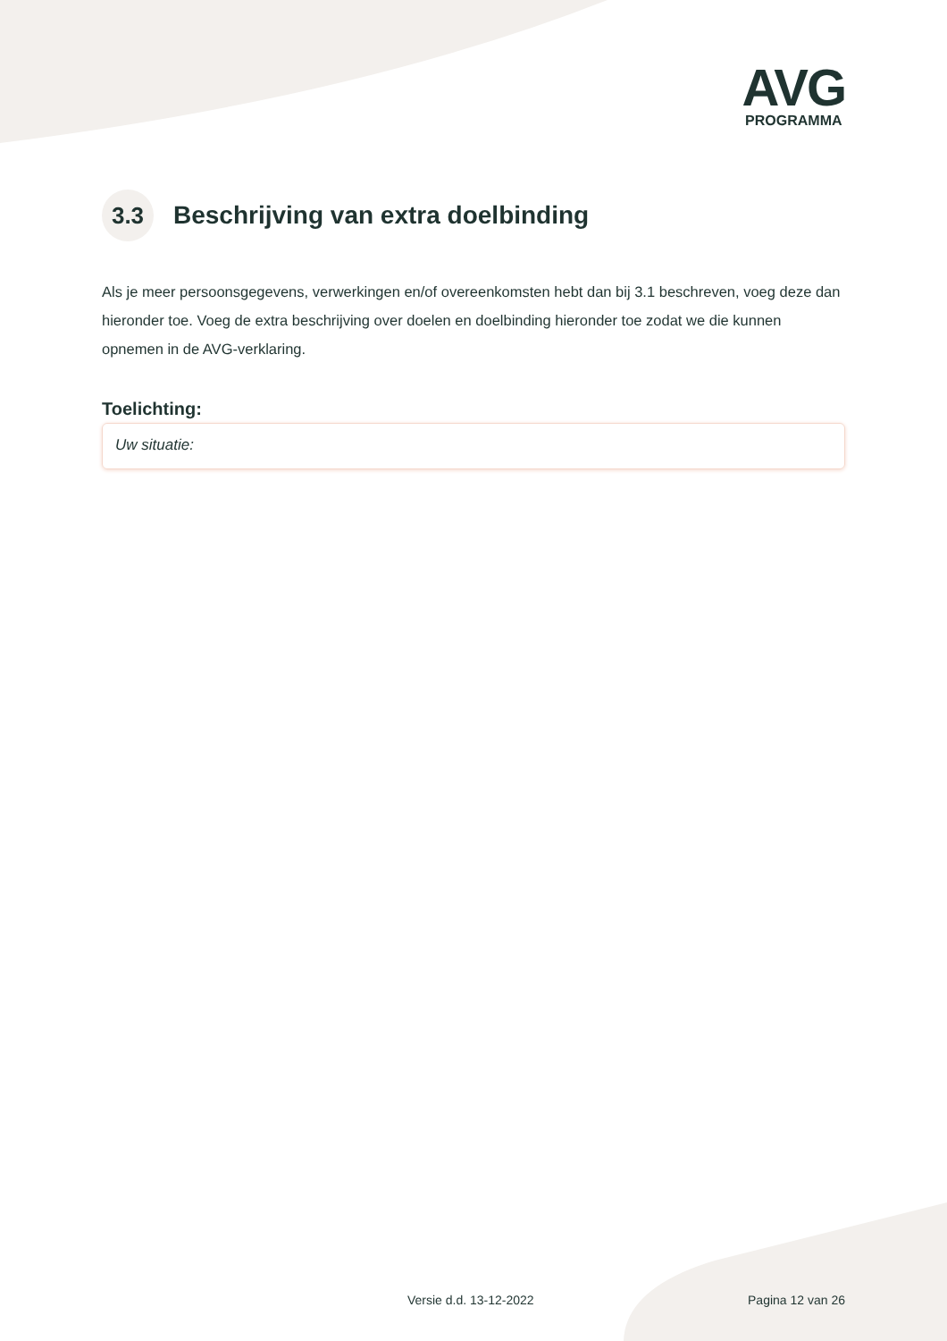AVG
PROGRAMMA
3.3 Beschrijving van extra doelbinding
Als je meer persoonsgegevens, verwerkingen en/of overeenkomsten hebt dan bij 3.1 beschreven, voeg deze dan hieronder toe. Voeg de extra beschrijving over doelen en doelbinding hieronder toe zodat we die kunnen opnemen in de AVG-verklaring.
Toelichting:
Uw situatie:
Versie d.d. 13-12-2022 Pagina 12 van 26